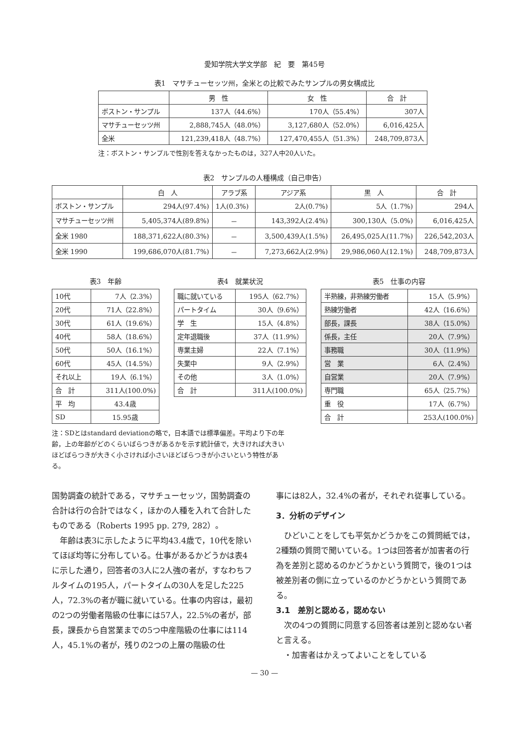愛知学院大学文学部　紀　要　第45号
表1　マサチューセッツ州，全米との比較でみたサンプルの男女構成比
| | 男 性 | 女 性 | 合 計 |
| --- | --- | --- | --- |
| ボストン・サンプル | 137人（44.6%） | 170人（55.4%） | 307人 |
| マサチューセッツ州 | 2,888,745人（48.0%） | 3,127,680人（52.0%） | 6,016,425人 |
| 全米 | 121,239,418人（48.7%） | 127,470,455人（51.3%） | 248,709,873人 |
注：ボストン・サンプルで性別を答えなかったものは，327人中20人いた。
表2　サンプルの人種構成（自己申告）
| | 白 人 | アラブ系 | アジア系 | 黒 人 | 合 計 |
| --- | --- | --- | --- | --- | --- |
| ボストン・サンプル | 294人(97.4%) | 1人(0.3%) | 2人(0.7%) | 5人（1.7%) | 294人 |
| マサチューセッツ州 | 5,405,374人(89.8%) | － | 143,392人(2.4%) | 300,130人（5.0%) | 6,016,425人 |
| 全米 1980 | 188,371,622人(80.3%) | － | 3,500,439人(1.5%) | 26,495,025人(11.7%) | 226,542,203人 |
| 全米 1990 | 199,686,070人(81.7%) | － | 7,273,662人(2.9%) | 29,986,060人(12.1%) | 248,709,873人 |
表3　年齢
| 10代 | 7人（2.3%） |
| 20代 | 71人（22.8%） |
| 30代 | 61人（19.6%） |
| 40代 | 58人（18.6%） |
| 50代 | 50人（16.1%） |
| 60代 | 45人（14.5%） |
| それ以上 | 19人（6.1%） |
| 合 計 | 311人(100.0%) |
| 平 均 | 43.4歳 |
| SD | 15.95歳 |
表4　就業状況
| 職に就いている | 195人（62.7%） |
| パートタイム | 30人（9.6%） |
| 学 生 | 15人（4.8%） |
| 定年退職後 | 37人（11.9%） |
| 専業主婦 | 22人（7.1%） |
| 失業中 | 9人（2.9%） |
| その他 | 3人（1.0%） |
| 合 計 | 311人(100.0%) |
表5　仕事の内容
| 半熟練，非熟練労働者 | 15人（5.9%） |
| 熟練労働者 | 42人（16.6%） |
| 部長，課長 | 38人（15.0%） |
| 係長，主任 | 20人（7.9%） |
| 事務職 | 30人（11.9%） |
| 営 業 | 6人（2.4%） |
| 自営業 | 20人（7.9%） |
| 専門職 | 65人（25.7%） |
| 重 役 | 17人（6.7%） |
| 合 計 | 253人(100.0%) |
注：SDとはstandard deviationの略で，日本語では標準偏差。平均より下の年齢，上の年齢がどのくらいばらつきがあるかを示す統計値で，大きければ大きいほどばらつきが大きく小さければ小さいほどばらつきが小さいという特性がある。
国勢調査の統計である，マサチューセッツ，国勢調査の合計は行の合計ではなく，ほかの人種を入れて合計したものである（Roberts 1995 pp. 279, 282）。
　年齢は表3に示したように平均43.4歳で，10代を除いてほぼ均等に分布している。仕事があるかどうかは表4に示した通り，回答者の3人に2人強の者が，すなわちフルタイムの195人，パートタイムの30人を足した225人，72.3%の者が職に就いている。仕事の内容は，最初の2つの労働者階級の仕事には57人，22.5%の者が，部長，課長から自営業までの5つ中産階級の仕事には114人，45.1%の者が，残りの2つの上層の階級の仕
事には82人，32.4%の者が，それぞれ従事している。
3．分析のデザイン
　ひどいことをしても平気かどうかをこの質問紙では，2種類の質問で聞いている。1つは回答者が加害者の行為を差別と認めるのかどうかという質問で，後の1つは被差別者の側に立っているのかどうかという質問である。
3.1　差別と認める，認めない
　次の4つの質問に同意する回答者は差別と認めない者と言える。
　・加害者はかえってよいことをしている
— 30 —